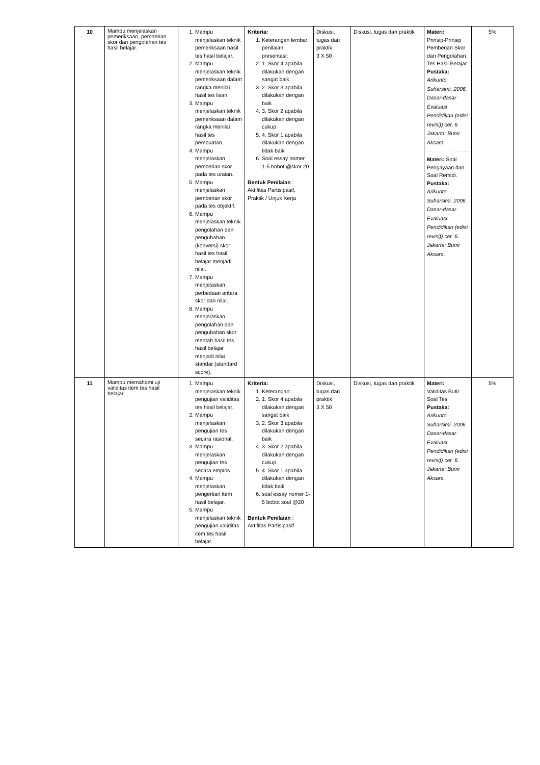| 10 | Mampu menjelaskan pemeriksaan, pemberian skor dan pengolahan tes hasil belajar. | 1. Mampu menjelaskan teknik pemeriksaan hasil tes hasil belajar. 2. Mampu menjelaskan teknik pemeriksaan dalam rangka menilai hasil tes lisan. 3. Mampu menjelaskan teknik pemeriksaan dalam rangka menilai hasil tes pembuatan. 4. Mampu menjelaskan pemberian skor pada tes uraian. 5. Mampu menjelaskan pemberian skor pada tes objektif. 6. Mampu menjelaskan teknik pengolahan dan pengubahan (konversi) skor hasil tes hasil belajar menjadi nilai. 7. Mampu menjelaskan perbedaan antara skor dan nilai. 8. Mampu menjelaskan pengolahan dan pengubahan skor mentah hasil tes hasil belajar menjadi nilai standar (standard score). | Kriteria: 1. Keterangan lembar penilaian presentasi: 2. 1. Skor 4 apabila dilakukan dengan sangat baik 3. 2. Skor 3 apabila dilakukan dengan baik 4. 3. Skor 2 apabila dilakukan dengan cukup 5. 4. Skor 1 apabila dilakukan dengan tidak baik 6. Soal essay nomer 1-5 bobot @skor 20 Bentuk Penilaian : Aktifitas Partisipasif, Praktik / Unjuk Kerja | Diskusi, tugas dan praktik 3 X 50 | Diskusi, tugas dan praktik | Materi: Prinsip-Prinsip Pemberian Skor dan Pengolahan Tes Hasil Belajar. Pustaka: Arikunto, Suharsimi. 2006. Dasar-dasar Evaluasi Pendidikan (edisi revisi)) cet. 6. Jakarta: Bumi Aksara. Materi: Soal Pengayaan dan Soal Remidi. Pustaka: Arikunto, Suharsimi. 2006. Dasar-dasar Evaluasi Pendidikan (edisi revisi)) cet. 6. Jakarta: Bumi Aksara. | 5% |
| 11 | Mampu memahami uji validitas item tes hasil belajar | 1. Mampu menjelaskan teknik pengujian validitas tes hasil belajar. 2. Mampu menjelaskan pengujian tes secara rasional. 3. Mampu menjelaskan pengujian tes secara empiris. 4. Mampu menjelaskan pengertian item hasil belajar. 5. Mampu menjelaskan teknik pengujian validitas item tes hasil belajar. | Kriteria: 1. Keterangan: 2. 1. Skor 4 apabila dilakukan dengan sangat baik 3. 2. Skor 3 apabila dilakukan dengan baik 4. 3. Skor 2 apabila dilakukan dengan cukup 5. 4. Skor 1 apabila dilakukan dengan tidak baik 6. soal essay nomer 1-5 bobot soal @20 Bentuk Penilaian : Aktifitas Partisipasif | Diskusi, tugas dan praktik 3 X 50 | Diskusi, tugas dan praktik | Materi: Validitas Butir Soal Tes Pustaka: Arikunto, Suharsimi. 2006. Dasar-dasar Evaluasi Pendidikan (edisi revisi)) cet. 6. Jakarta: Bumi Aksara. | 5% |